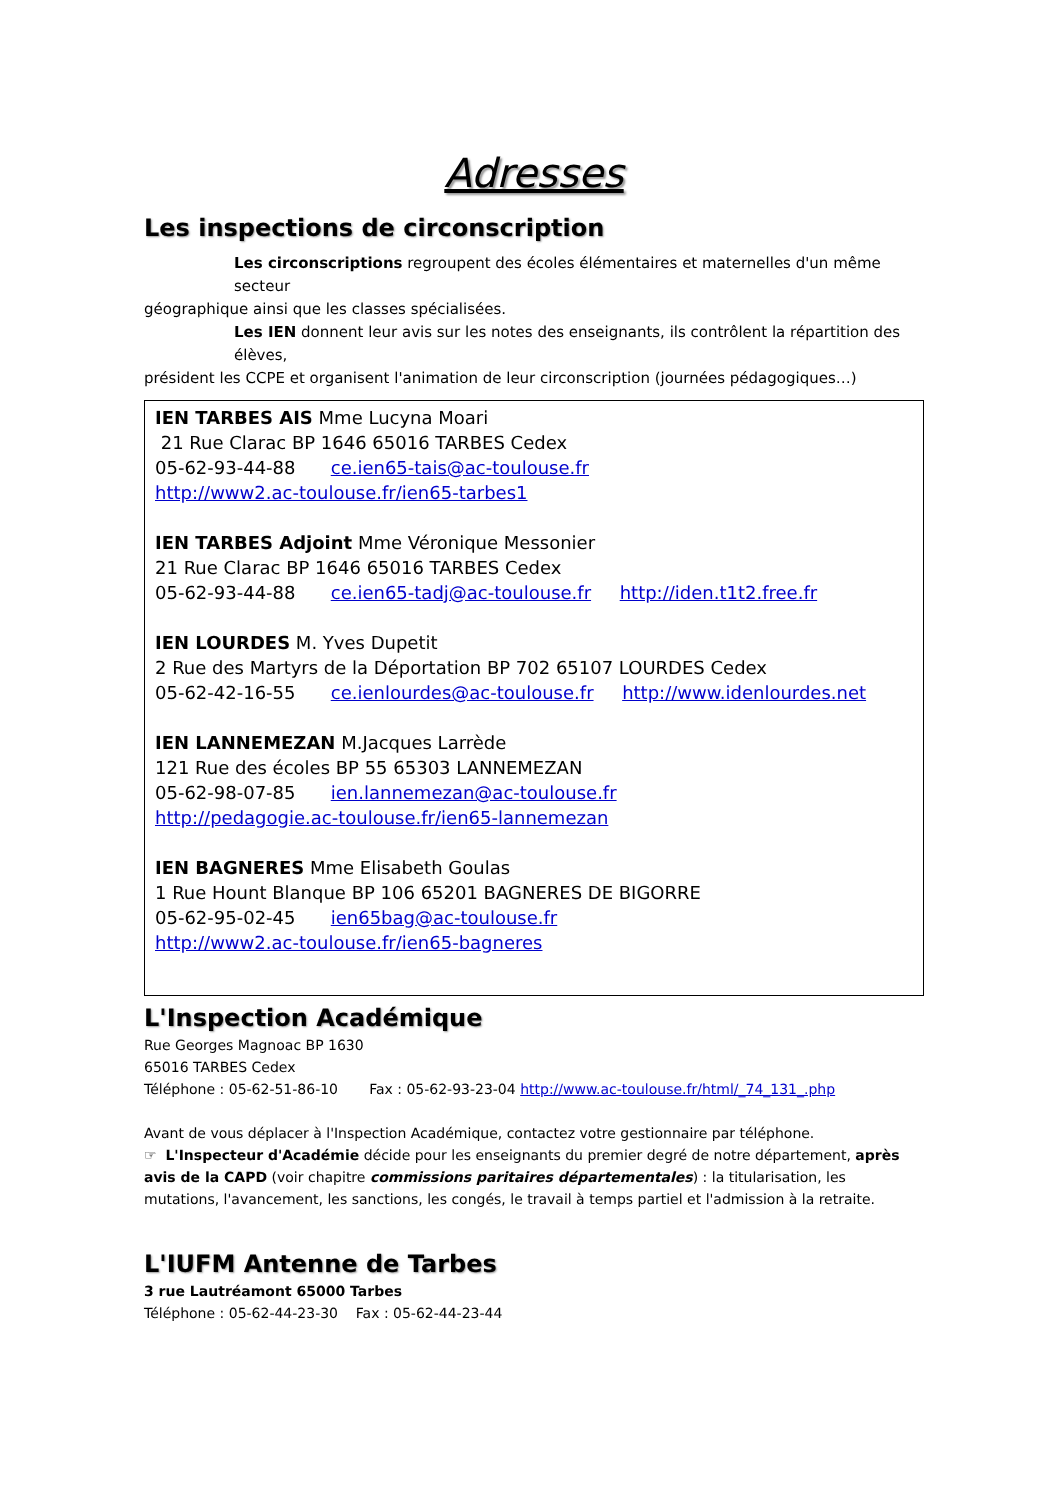Adresses
Les inspections de circonscription
Les circonscriptions regroupent des écoles élémentaires et maternelles d'un même secteur
géographique ainsi que les classes spécialisées.
Les IEN donnent leur avis sur les notes des enseignants, ils contrôlent la répartition des élèves,
président les CCPE et organisent l'animation de leur circonscription (journées pédagogiques…)
IEN TARBES AIS Mme Lucyna Moari
21 Rue Clarac BP 1646 65016 TARBES Cedex
05-62-93-44-88 ce.ien65-tais@ac-toulouse.fr
http://www2.ac-toulouse.fr/ien65-tarbes1
IEN TARBES Adjoint Mme Véronique Messonier
21 Rue Clarac BP 1646 65016 TARBES Cedex
05-62-93-44-88 ce.ien65-tadj@ac-toulouse.fr http://iden.t1t2.free.fr
IEN LOURDES M. Yves Dupetit
2 Rue des Martyrs de la Déportation BP 702 65107 LOURDES Cedex
05-62-42-16-55 ce.ienlourdes@ac-toulouse.fr http://www.idenlourdes.net
IEN LANNEMEZAN M.Jacques Larrède
121 Rue des écoles BP 55 65303 LANNEMEZAN
05-62-98-07-85 ien.lannemezan@ac-toulouse.fr
http://pedagogie.ac-toulouse.fr/ien65-lannemezan
IEN BAGNERES Mme Elisabeth Goulas
1 Rue Hount Blanque BP 106 65201 BAGNERES DE BIGORRE
05-62-95-02-45 ien65bag@ac-toulouse.fr
http://www2.ac-toulouse.fr/ien65-bagneres
L'Inspection Académique
Rue Georges Magnoac BP 1630
65016 TARBES Cedex
Téléphone : 05-62-51-86-10 Fax : 05-62-93-23-04 http://www.ac-toulouse.fr/html/_74_131_.php
Avant de vous déplacer à l'Inspection Académique, contactez votre gestionnaire par téléphone.
☞ L'Inspecteur d'Académie décide pour les enseignants du premier degré de notre département, après avis de la CAPD (voir chapitre commissions paritaires départementales) : la titularisation, les mutations, l'avancement, les sanctions, les congés, le travail à temps partiel et l'admission à la retraite.
L'IUFM Antenne de Tarbes
3 rue Lautréamont 65000 Tarbes
Téléphone : 05-62-44-23-30 Fax : 05-62-44-23-44